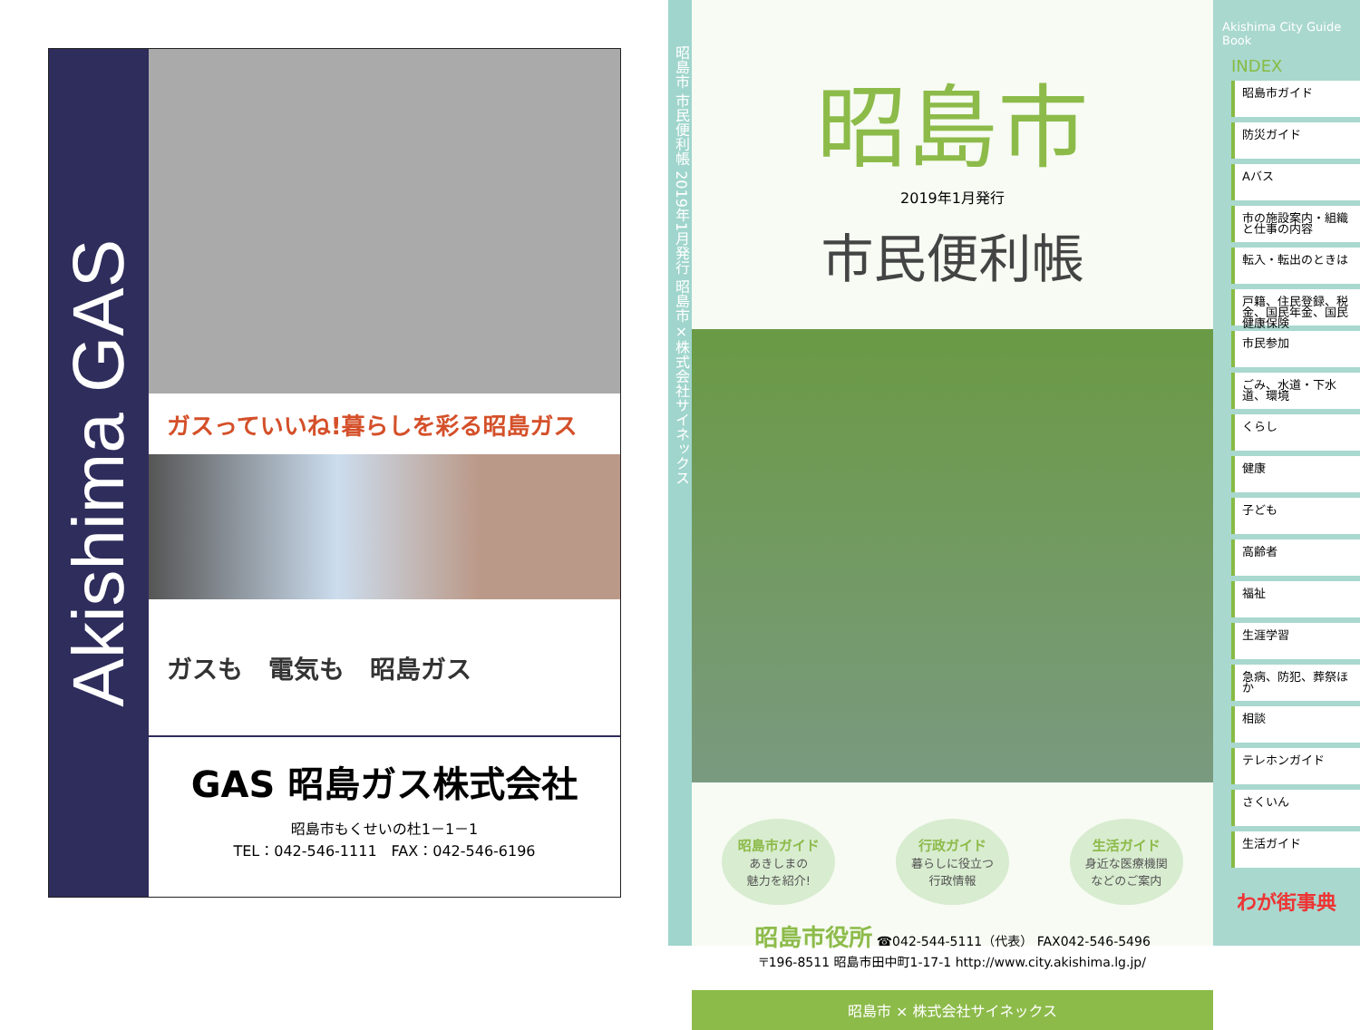Akishima GAS
ガスっていいね!暮らしを彩る昭島ガス
ガスも　電気も　昭島ガス
GAS 昭島ガス株式会社
昭島市もくせいの杜1－1－1
TEL：042-546-1111　FAX：042-546-6196
昭島市 市民便利帳 2019年1月発行 昭島市×株式会社サイネックス
昭島市
2019年1月発行
市民便利帳
昭島市ガイド
あきしまの
魅力を紹介!
行政ガイド
暮らしに役立つ
行政情報
生活ガイド
身近な医療機関
などのご案内
昭島市役所 ☎042-544-5111（代表） FAX042-546-5496
〒196-8511 昭島市田中町1-17-1 http://www.city.akishima.lg.jp/
昭島市 × 株式会社サイネックス
Akishima City Guide Book
INDEX
昭島市ガイド
防災ガイド
Aバス
市の施設案内・組織と仕事の内容
転入・転出のときは
戸籍、住民登録、税金、国民年金、国民健康保険
市民参加
ごみ、水道・下水道、環境
くらし
健康
子ども
高齢者
福祉
生涯学習
急病、防犯、葬祭ほか
相談
テレホンガイド
さくいん
生活ガイド
わが街事典